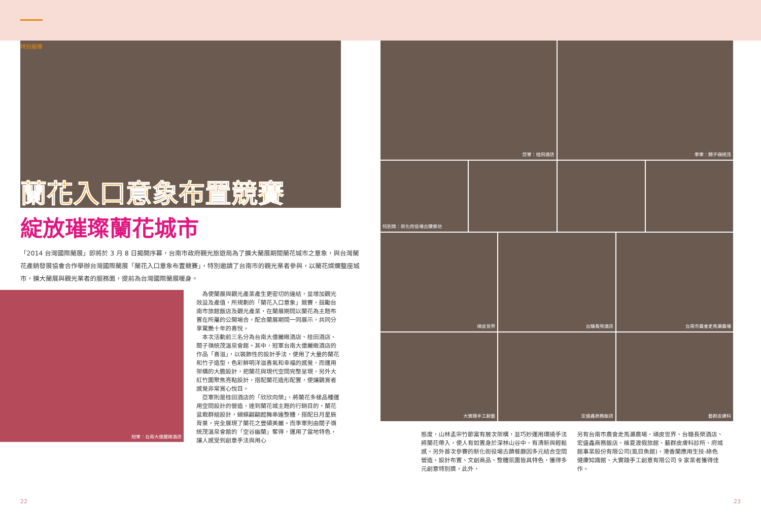特別報導
蘭花入口意象布置競賽
綻放璀璨蘭花城市
「2014 台灣國際蘭展」即將於 3 月 8 日揭開序幕，台南市政府觀光旅遊局為了擴大蘭展期間蘭花城市之意象，與台灣蘭花產銷發展協會合作舉辦台灣國際蘭展「蘭花入口意象布置競賽」，特別邀請了台南市的觀光業者參與，以蘭花燦爛整座城市，擴大蘭展與觀光業者的服務面，提前為台灣國際蘭展暖身。
冠軍：台南大億麗緻酒店
　為使蘭展與觀光產業產生更密切的連結，並增加觀光效益及產值，所規劃的「蘭花入口意象」競賽，鼓勵台南市旅館飯店及觀光產業，在蘭展期間以蘭花為主題布置在所屬的公開場合，配合蘭展期間一同展示，共同分享驚艷十年的喜悅。
　本次活動前三名分為台南大億麗緻酒店、桂田酒店、關子嶺統茂溫泉會館。其中，冠軍台南大億麗緻酒店的作品「喜溢」，以裝飾性的設計手法，使用了大量的蘭花和竹子造型，色彩鮮明洋溢喜氣和幸福的感覺，而運用架構的大膽設計，把蘭花與現代空間完整呈現，另外大紅竹圍聚焦亮點設計，搭配蘭花造形配置，使讓觀賞者感覺非常賞心悅目。
　亞軍則是桂田酒店的「欣欣向榮」，將蘭花多樣品種運用空間設計的營造，達到蘭花城主題的行銷目的，蘭花盆栽群組設計，蝴蝶翩翩起舞串連整體，搭配日月星辰背景，完全展現了蘭花之豐碩美麗。而季軍則由關子嶺統茂溫泉會館的「空谷幽蘭」奪得，運用了當地特色，讓人感受到創意手法與用心
22
亞軍：桂田酒店
季軍：關子嶺統茂
特別獎：新化街役場古蹟餐坊
頑皮世界
台糖長榮酒店
台南市農會走馬瀨農場
大實踐手工創藝
宏盛鑫商務飯店
藝群皮膚科
態度，山林孟宗竹節富有層次架構，並巧妙運用環繞手法將蘭花帶入，使人有如置身於深林山谷中，有清新與輕鬆感。另外首次參賽的新化街役場古蹟餐廳因多元結合空間營造、設計布置、文創商品、整體氛圍皆具特色，獲得多元創意特別獎，此外，
另有台南市農會走馬瀨農場、頑皮世界、台糖長榮酒店、宏盛鑫商務飯店、維夏渡假旅館、藝群皮膚科診所、府城館事業股份有限公司(虱目魚館)、港香蘭應用生技-綠色健康知識館、大實踐手工創意有限公司 9 家業者獲得佳作。
23